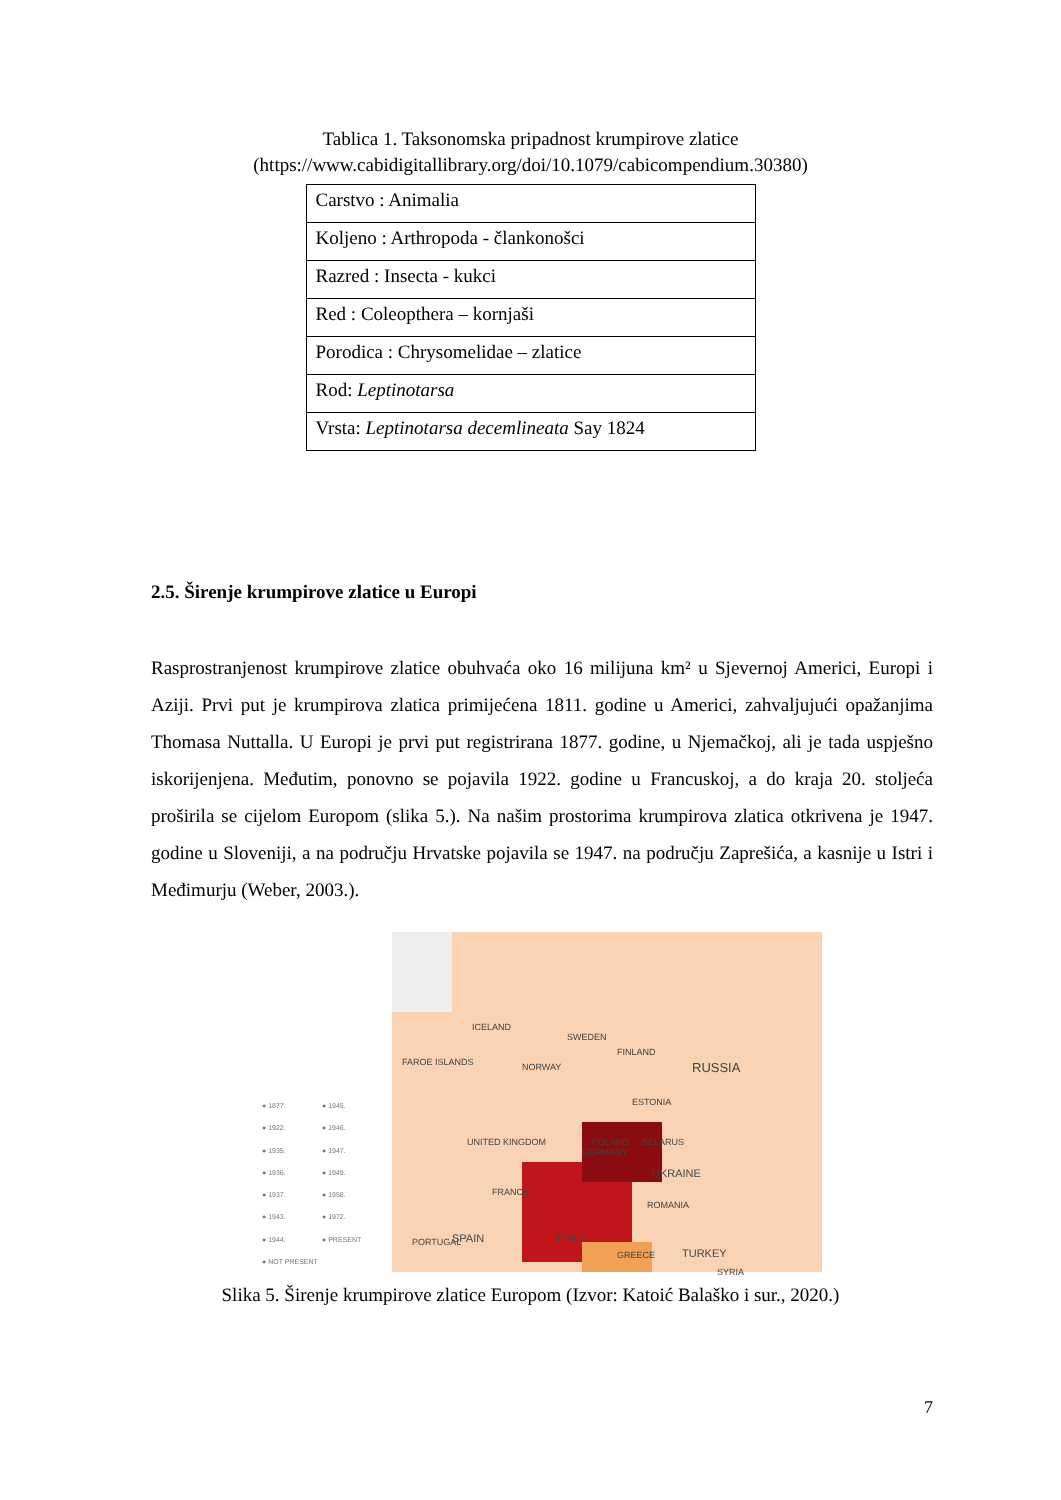Tablica 1. Taksonomska pripadnost krumpirove zlatice
(https://www.cabidigitallibrary.org/doi/10.1079/cabicompendium.30380)
| Carstvo : Animalia |
| Koljeno : Arthropoda - člankonošci |
| Razred : Insecta - kukci |
| Red : Coleopthera – kornjaši |
| Porodica : Chrysomelidae – zlatice |
| Rod: Leptinotarsa |
| Vrsta: Leptinotarsa decemlineata Say 1824 |
2.5. Širenje krumpirove zlatice u Europi
Rasprostranjenost krumpirove zlatice obuhvaća oko 16 milijuna km² u Sjevernoj Americi, Europi i Aziji. Prvi put je krumpirova zlatica primijećena 1811. godine u Americi, zahvaljujući opažanjima Thomasa Nuttalla. U Europi je prvi put registrirana 1877. godine, u Njemačkoj, ali je tada uspješno iskorijenjena. Međutim, ponovno se pojavila 1922. godine u Francuskoj, a do kraja 20. stoljeća proširila se cijelom Europom (slika 5.). Na našim prostorima krumpirova zlatica otkrivena je 1947. godine u Sloveniji, a na području Hrvatske pojavila se 1947. na području Zaprešića, a kasnije u Istri i Međimurju (Weber, 2003.).
● 1877. ● 1945. ● 1922. ● 1946. ● 1935. ● 1947. ● 1936. ● 1949. ● 1937. ● 1958. ● 1943. ● 1972. ● 1944. ● PRESENT ● NOT PRESENT
ICELAND
SWEDEN
FAROE ISLANDS
FINLAND
NORWAY RUSSIA
ESTONIA
BELARUS
UNITED KINGDOM
GERMANY
POLAND
UKRAINE
FRANCE
ROMANIA
SPAIN
PORTUGAL ITALY
GREECE TURKEY
SYRIA
Slika 5. Širenje krumpirove zlatice Europom (Izvor: Katoić Balaško i sur., 2020.)
7